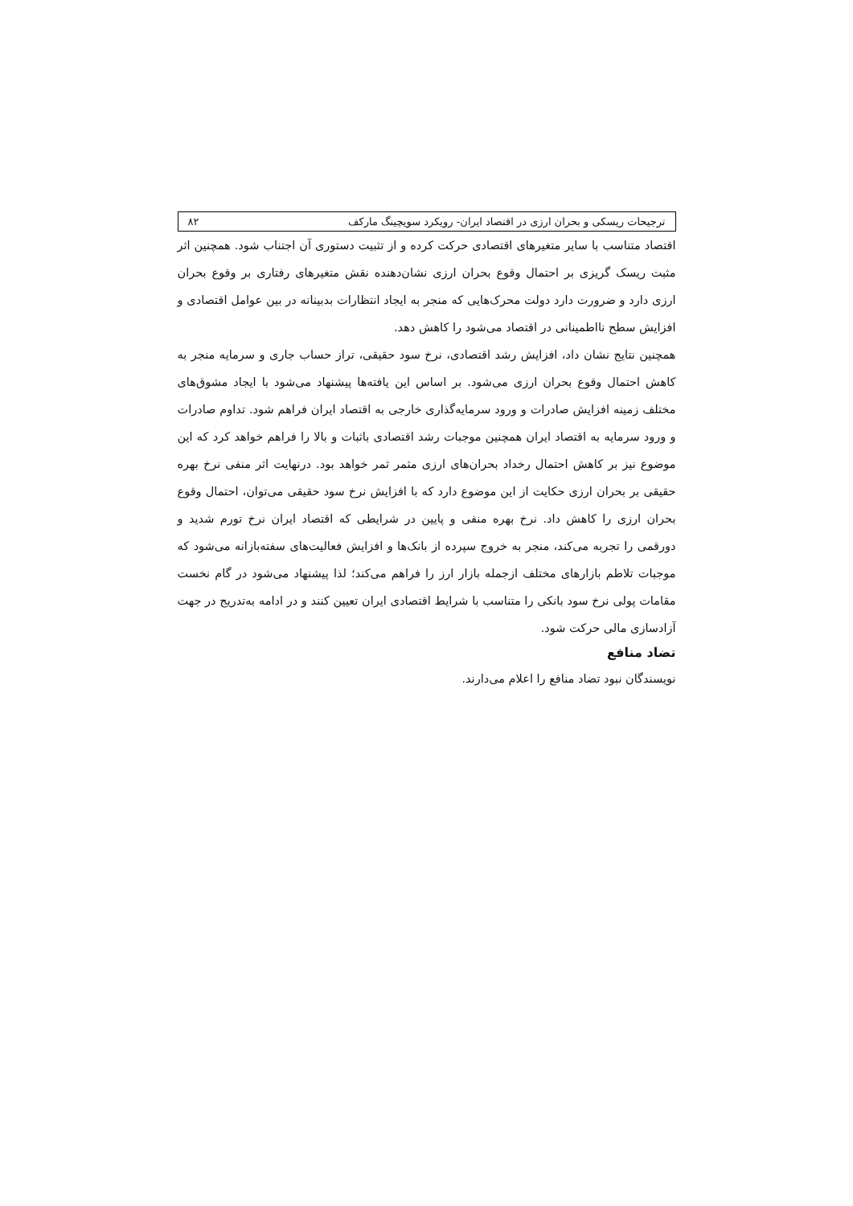ترجیحات ریسکی و بحران ارزی در اقتصاد ایران- رویکرد سویچینگ مارکف ۸۲
اقتصاد متناسب با سایر متغیرهای اقتصادی حرکت کرده و از تثبیت دستوری آن اجتناب شود. همچنین اثر مثبت ریسک گریزی بر احتمال وقوع بحران ارزی نشان‌دهنده نقش متغیرهای رفتاری بر وقوع بحران ارزی دارد و ضرورت دارد دولت محرک‌هایی که منجر به ایجاد انتظارات بدبینانه در بین عوامل اقتصادی و افزایش سطح نااطمینانی در اقتصاد می‌شود را کاهش دهد.
همچنین نتایج نشان داد، افزایش رشد اقتصادی، نرخ سود حقیقی، تراز حساب جاری و سرمایه منجر به کاهش احتمال وقوع بحران ارزی می‌شود. بر اساس این یافته‌ها پیشنهاد می‌شود با ایجاد مشوق‌های مختلف زمینه افزایش صادرات و ورود سرمایه‌گذاری خارجی به اقتصاد ایران فراهم شود. تداوم صادرات و ورود سرمایه به اقتصاد ایران همچنین موجبات رشد اقتصادی باثبات و بالا را فراهم خواهد کرد که این موضوع نیز بر کاهش احتمال رخداد بحران‌های ارزی مثمر ثمر خواهد بود. درنهایت اثر منفی نرخ بهره حقیقی بر بحران ارزی حکایت از این موضوع دارد که با افزایش نرخ سود حقیقی می‌توان، احتمال وقوع بحران ارزی را کاهش داد. نرخ بهره منفی و پایین در شرایطی که اقتصاد ایران نرخ تورم شدید و دورقمی را تجربه می‌کند، منجر به خروج سپرده از بانک‌ها و افزایش فعالیت‌های سفته‌بازانه می‌شود که موجبات تلاطم بازارهای مختلف ازجمله بازار ارز را فراهم می‌کند؛ لذا پیشنهاد می‌شود در گام نخست مقامات پولی نرخ سود بانکی را متناسب با شرایط اقتصادی ایران تعیین کنند و در ادامه به‌تدریج در جهت آزادسازی مالی حرکت شود.
تضاد منافع
نویسندگان نبود تضاد منافع را اعلام می‌دارند.